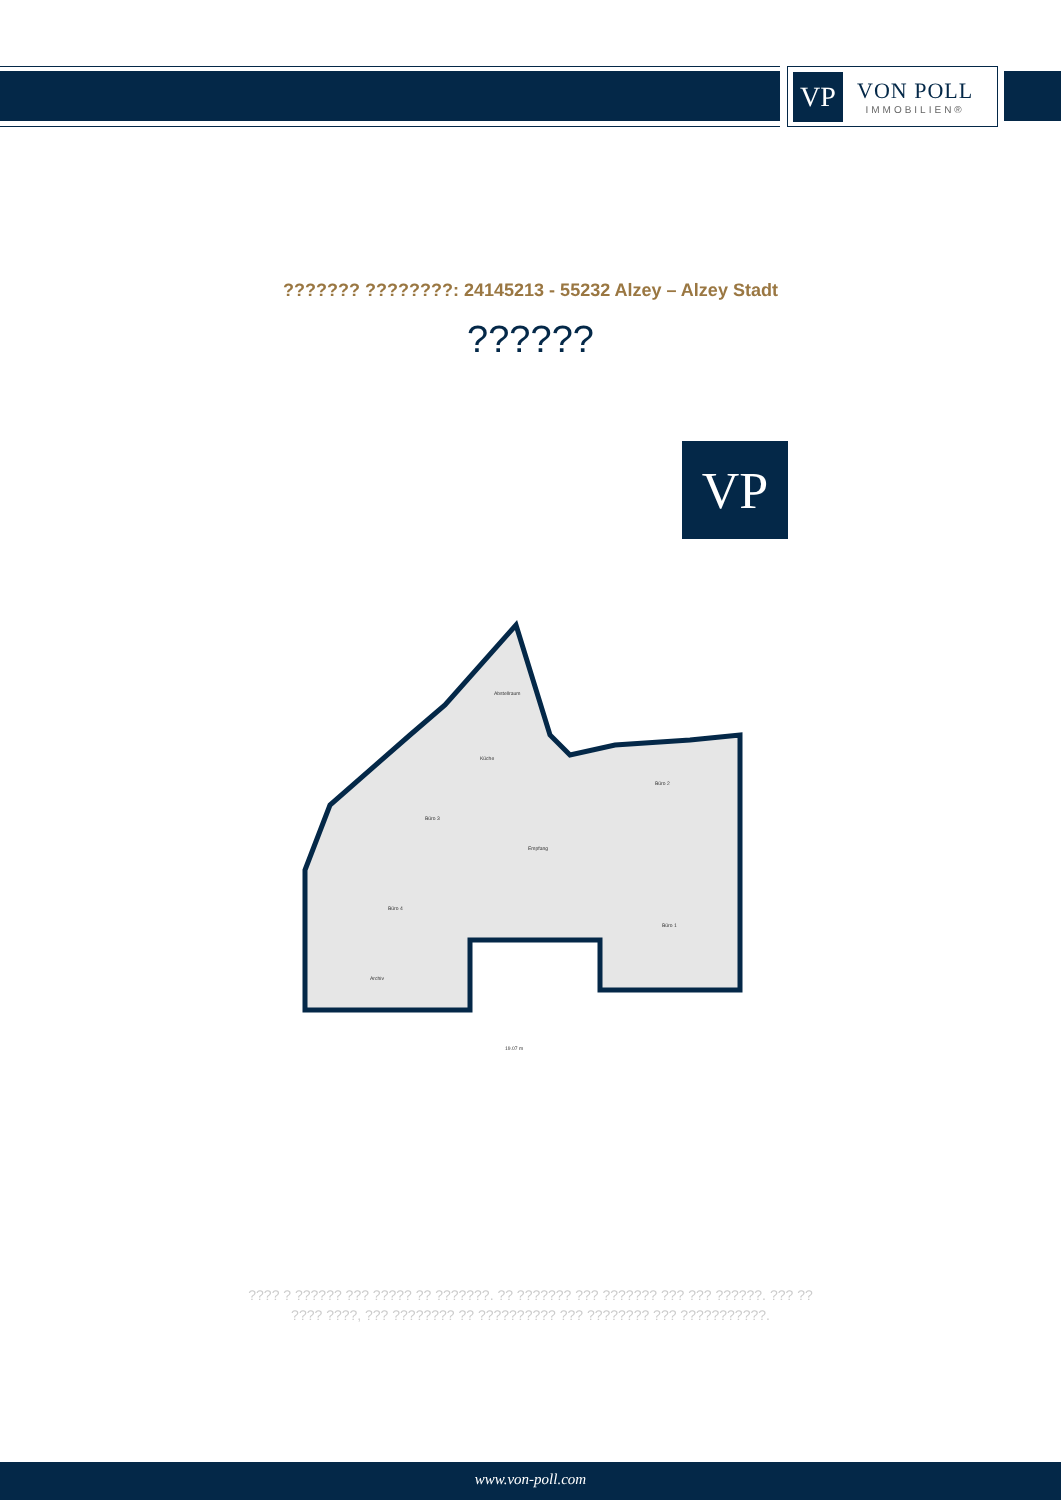VP
VON POLL
IMMOBILIEN®
??????? ????????: 24145213 - 55232 Alzey – Alzey Stadt
??????
VP
Küche
Büro 3
Empfang
Büro 2
Büro 1
Büro 4
Archiv
Abstellraum
19.07 m
???? ? ?????? ??? ????? ?? ???????. ?? ??????? ??? ??????? ??? ??? ??????. ??? ??
???? ????, ??? ???????? ?? ?????????? ??? ???????? ??? ???????????.
www.von-poll.com